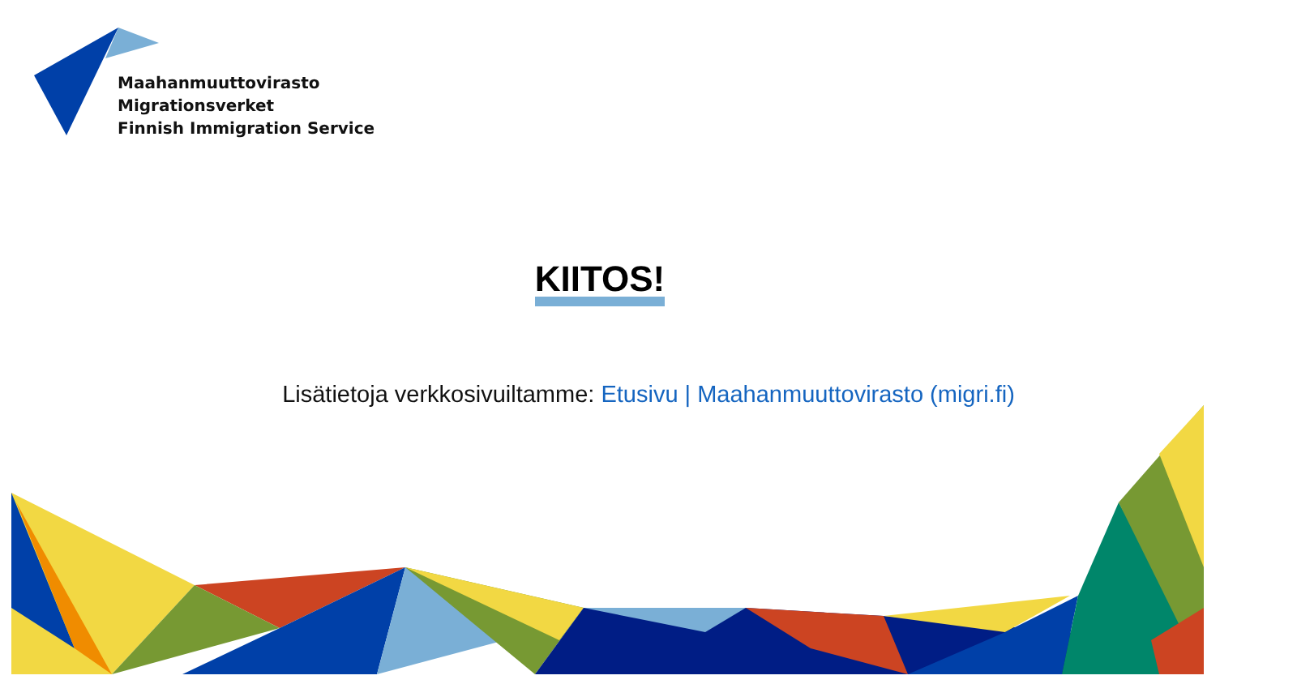Maahanmuuttovirasto
Migrationsverket
Finnish Immigration Service
KIITOS!
Lisätietoja verkkosivuiltamme: Etusivu | Maahanmuuttovirasto (migri.fi)